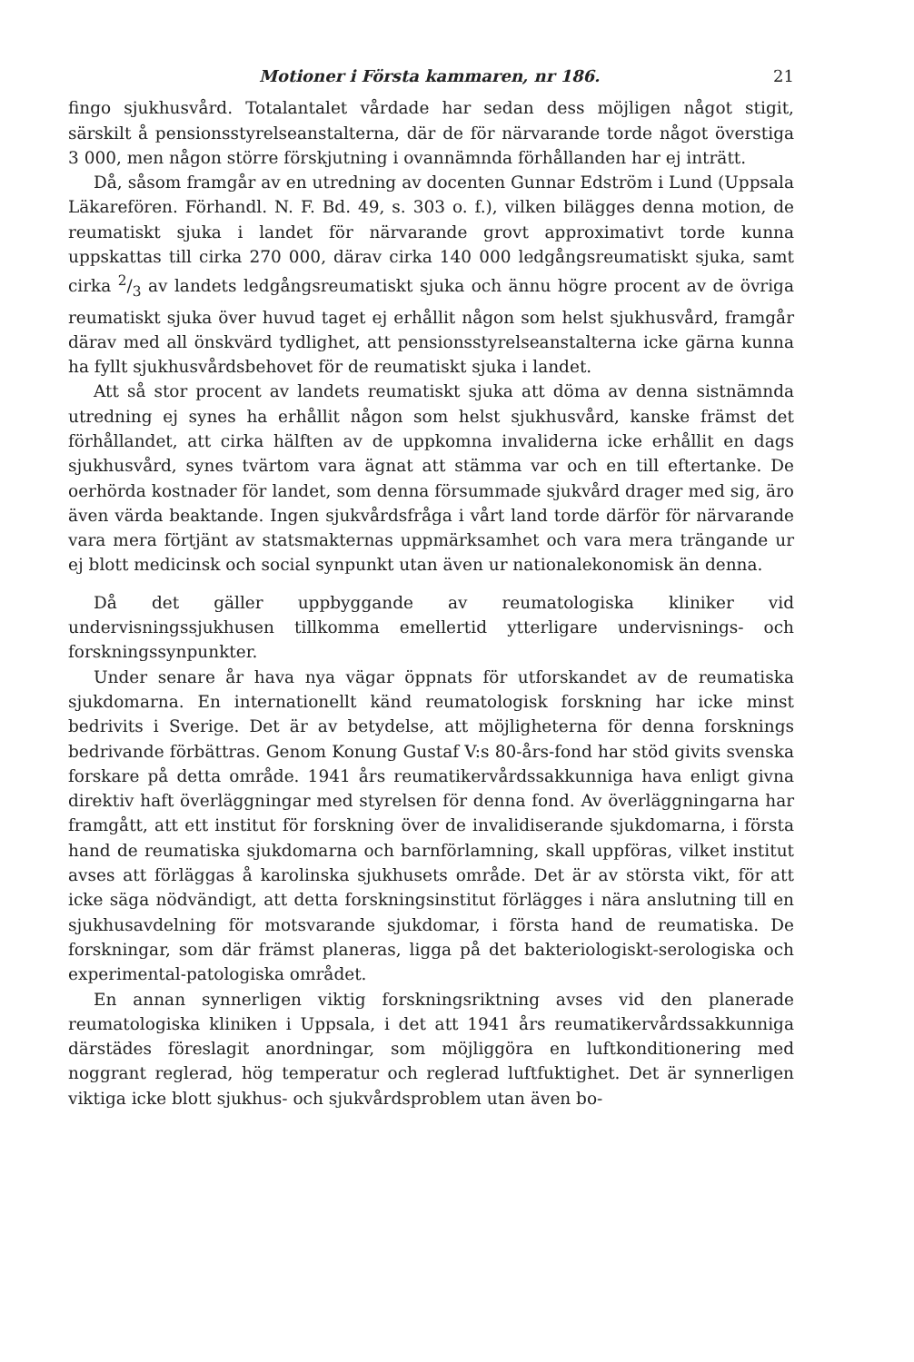Motioner i Första kammaren, nr 186. 21
fingo sjukhusvård. Totalantalet vårdade har sedan dess möjligen något stigit, särskilt å pensionsstyrelseanstalterna, där de för närvarande torde något överstiga 3 000, men någon större förskjutning i ovannämnda förhållanden har ej inträtt.
Då, såsom framgår av en utredning av docenten Gunnar Edström i Lund (Uppsala Läkarefören. Förhandl. N. F. Bd. 49, s. 303 o. f.), vilken bilägges denna motion, de reumatiskt sjuka i landet för närvarande grovt approximativt torde kunna uppskattas till cirka 270 000, därav cirka 140 000 ledgångsreumatiskt sjuka, samt cirka 2/3 av landets ledgångsreumatiskt sjuka och ännu högre procent av de övriga reumatiskt sjuka över huvud taget ej erhållit någon som helst sjukhusvård, framgår därav med all önskvärd tydlighet, att pensionsstyrelseanstalterna icke gärna kunna ha fyllt sjukhusvårdsbehovet för de reumatiskt sjuka i landet.
Att så stor procent av landets reumatiskt sjuka att döma av denna sistnämnda utredning ej synes ha erhållit någon som helst sjukhusvård, kanske främst det förhållandet, att cirka hälften av de uppkomna invaliderna icke erhållit en dags sjukhusvård, synes tvärtom vara ägnat att stämma var och en till eftertanke. De oerhörda kostnader för landet, som denna försummade sjukvård drager med sig, äro även värda beaktande. Ingen sjukvårdsfråga i vårt land torde därför för närvarande vara mera förtjänt av statsmakternas uppmärksamhet och vara mera trängande ur ej blott medicinsk och social synpunkt utan även ur nationalekonomisk än denna.
Då det gäller uppbyggande av reumatologiska kliniker vid undervisningssjukhusen tillkomma emellertid ytterligare undervisnings- och forskningssynpunkter.
Under senare år hava nya vägar öppnats för utforskandet av de reumatiska sjukdomarna. En internationellt känd reumatologisk forskning har icke minst bedrivits i Sverige. Det är av betydelse, att möjligheterna för denna forsknings bedrivande förbättras. Genom Konung Gustaf V:s 80-års-fond har stöd givits svenska forskare på detta område. 1941 års reumatikervårdssakkunniga hava enligt givna direktiv haft överläggningar med styrelsen för denna fond. Av överläggningarna har framgått, att ett institut för forskning över de invalidiserande sjukdomarna, i första hand de reumatiska sjukdomarna och barnförlamning, skall uppföras, vilket institut avses att förläggas å karolinska sjukhusets område. Det är av största vikt, för att icke säga nödvändigt, att detta forskningsinstitut förlägges i nära anslutning till en sjukhusavdelning för motsvarande sjukdomar, i första hand de reumatiska. De forskningar, som där främst planeras, ligga på det bakteriologiskt-serologiska och experimental-patologiska området.
En annan synnerligen viktig forskningsriktning avses vid den planerade reumatologiska kliniken i Uppsala, i det att 1941 års reumatikervårdssakkunniga därstädes föreslagit anordningar, som möjliggöra en luftkonditionering med noggrant reglerad, hög temperatur och reglerad luftfuktighet. Det är synnerligen viktiga icke blott sjukhus- och sjukvårdsproblem utan även bo-